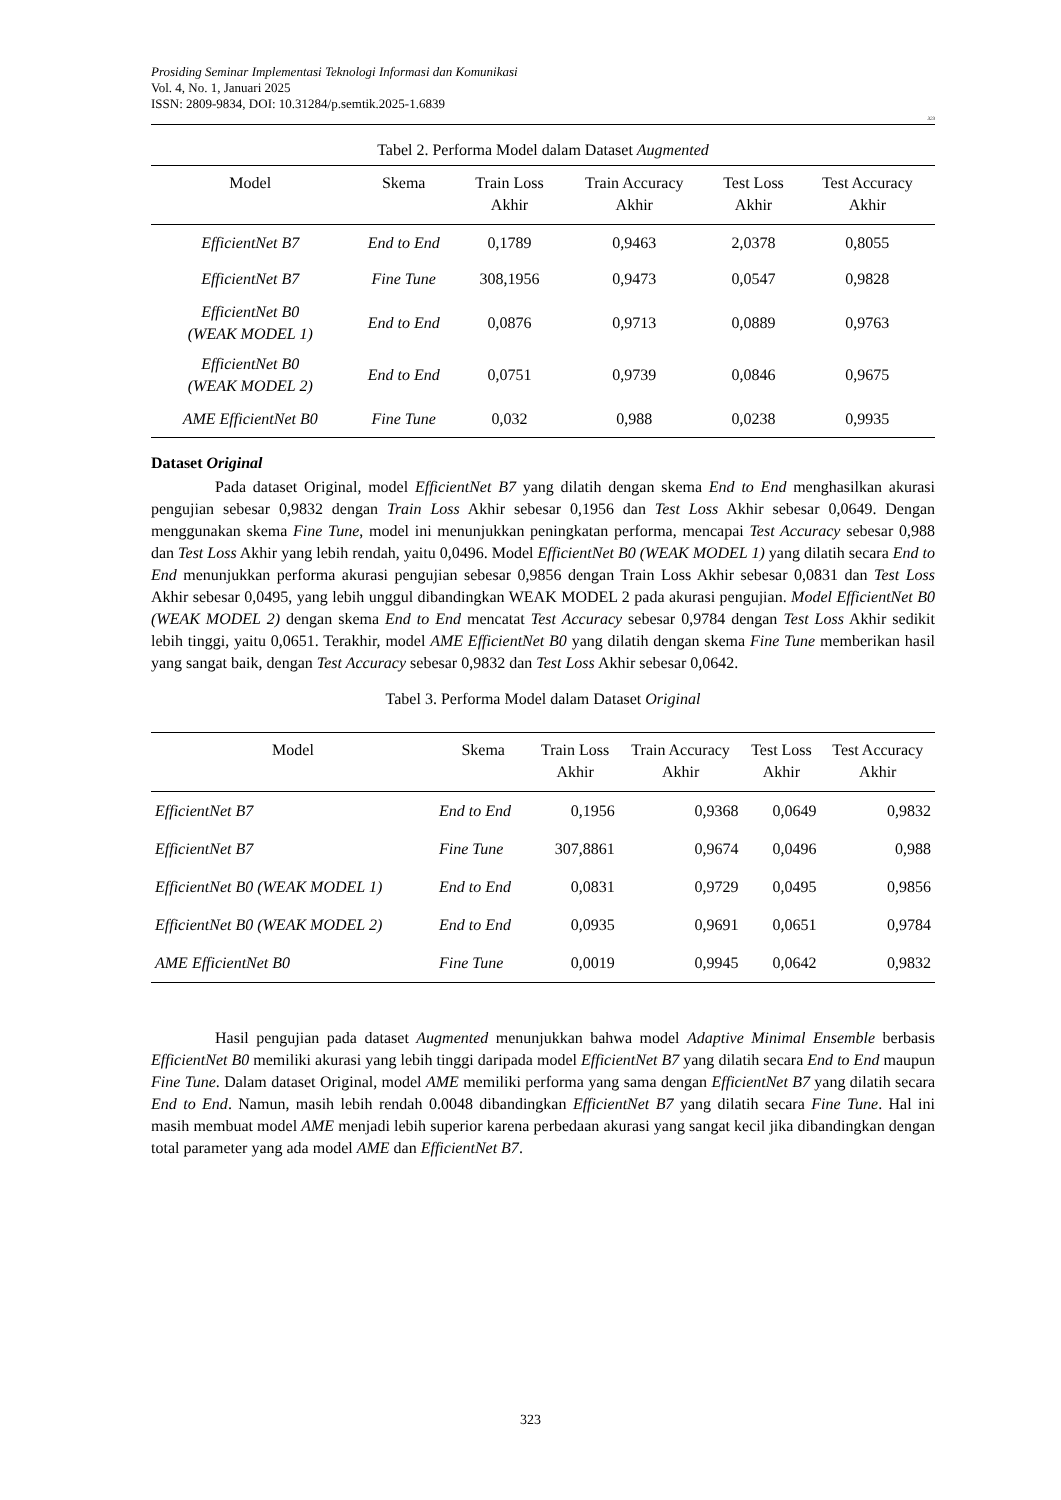Prosiding Seminar Implementasi Teknologi Informasi dan Komunikasi
Vol. 4, No. 1, Januari 2025
ISSN: 2809-9834, DOI: 10.31284/p.semtik.2025-1.6839
323
Tabel 2. Performa Model dalam Dataset Augmented
| Model | Skema | Train Loss Akhir | Train Accuracy Akhir | Test Loss Akhir | Test Accuracy Akhir |
| --- | --- | --- | --- | --- | --- |
| EfficientNet B7 | End to End | 0,1789 | 0,9463 | 2,0378 | 0,8055 |
| EfficientNet B7 | Fine Tune | 308,1956 | 0,9473 | 0,0547 | 0,9828 |
| EfficientNet B0 (WEAK MODEL 1) | End to End | 0,0876 | 0,9713 | 0,0889 | 0,9763 |
| EfficientNet B0 (WEAK MODEL 2) | End to End | 0,0751 | 0,9739 | 0,0846 | 0,9675 |
| AME EfficientNet B0 | Fine Tune | 0,032 | 0,988 | 0,0238 | 0,9935 |
Dataset Original
Pada dataset Original, model EfficientNet B7 yang dilatih dengan skema End to End menghasilkan akurasi pengujian sebesar 0,9832 dengan Train Loss Akhir sebesar 0,1956 dan Test Loss Akhir sebesar 0,0649. Dengan menggunakan skema Fine Tune, model ini menunjukkan peningkatan performa, mencapai Test Accuracy sebesar 0,988 dan Test Loss Akhir yang lebih rendah, yaitu 0,0496. Model EfficientNet B0 (WEAK MODEL 1) yang dilatih secara End to End menunjukkan performa akurasi pengujian sebesar 0,9856 dengan Train Loss Akhir sebesar 0,0831 dan Test Loss Akhir sebesar 0,0495, yang lebih unggul dibandingkan WEAK MODEL 2 pada akurasi pengujian. Model EfficientNet B0 (WEAK MODEL 2) dengan skema End to End mencatat Test Accuracy sebesar 0,9784 dengan Test Loss Akhir sedikit lebih tinggi, yaitu 0,0651. Terakhir, model AME EfficientNet B0 yang dilatih dengan skema Fine Tune memberikan hasil yang sangat baik, dengan Test Accuracy sebesar 0,9832 dan Test Loss Akhir sebesar 0,0642.
Tabel 3. Performa Model dalam Dataset Original
| Model | Skema | Train Loss Akhir | Train Accuracy Akhir | Test Loss Akhir | Test Accuracy Akhir |
| --- | --- | --- | --- | --- | --- |
| EfficientNet B7 | End to End | 0,1956 | 0,9368 | 0,0649 | 0,9832 |
| EfficientNet B7 | Fine Tune | 307,8861 | 0,9674 | 0,0496 | 0,988 |
| EfficientNet B0 (WEAK MODEL 1) | End to End | 0,0831 | 0,9729 | 0,0495 | 0,9856 |
| EfficientNet B0 (WEAK MODEL 2) | End to End | 0,0935 | 0,9691 | 0,0651 | 0,9784 |
| AME EfficientNet B0 | Fine Tune | 0,0019 | 0,9945 | 0,0642 | 0,9832 |
Hasil pengujian pada dataset Augmented menunjukkan bahwa model Adaptive Minimal Ensemble berbasis EfficientNet B0 memiliki akurasi yang lebih tinggi daripada model EfficientNet B7 yang dilatih secara End to End maupun Fine Tune. Dalam dataset Original, model AME memiliki performa yang sama dengan EfficientNet B7 yang dilatih secara End to End. Namun, masih lebih rendah 0.0048 dibandingkan EfficientNet B7 yang dilatih secara Fine Tune. Hal ini masih membuat model AME menjadi lebih superior karena perbedaan akurasi yang sangat kecil jika dibandingkan dengan total parameter yang ada model AME dan EfficientNet B7.
323